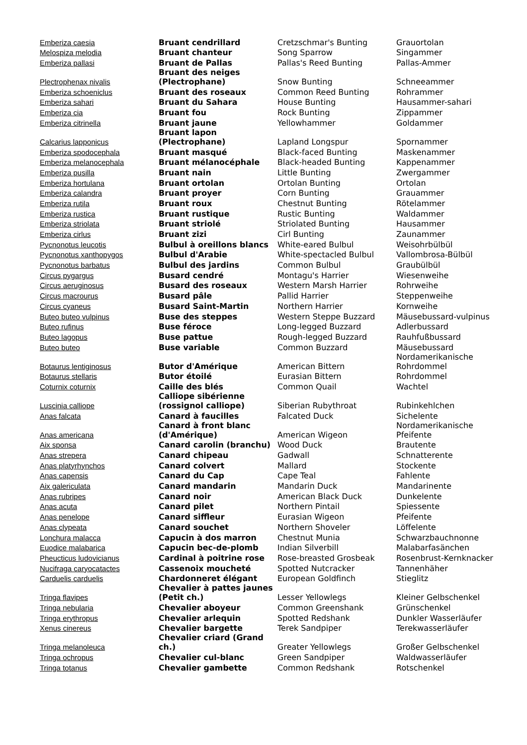| Emberiza caesia | Bruant cendrillard | Cretzschmar's Bunting | Grauortolan |
| Melospiza melodia | Bruant chanteur | Song Sparrow | Singammer |
| Emberiza pallasi | Bruant de Pallas | Pallas's Reed Bunting | Pallas-Ammer |
| Plectrophenax nivalis | Bruant des neiges (Plectrophane) | Snow Bunting | Schneeammer |
| Emberiza schoeniclus | Bruant des roseaux | Common Reed Bunting | Rohrammer |
| Emberiza sahari | Bruant du Sahara | House Bunting | Hausammer-sahari |
| Emberiza cia | Bruant fou | Rock Bunting | Zippammer |
| Emberiza citrinella | Bruant jaune | Yellowhammer | Goldammer |
| Calcarius lapponicus | Bruant lapon (Plectrophane) | Lapland Longspur | Spornammer |
| Emberiza spodocephala | Bruant masqué | Black-faced Bunting | Maskenammer |
| Emberiza melanocephala | Bruant mélanocéphale | Black-headed Bunting | Kappenammer |
| Emberiza pusilla | Bruant nain | Little Bunting | Zwergammer |
| Emberiza hortulana | Bruant ortolan | Ortolan Bunting | Ortolan |
| Emberiza calandra | Bruant proyer | Corn Bunting | Grauammer |
| Emberiza rutila | Bruant roux | Chestnut Bunting | Rötelammer |
| Emberiza rustica | Bruant rustique | Rustic Bunting | Waldammer |
| Emberiza striolata | Bruant striolé | Striolated Bunting | Hausammer |
| Emberiza cirlus | Bruant zizi | Cirl Bunting | Zaunammer |
| Pycnonotus leucotis | Bulbul à oreillons blancs | White-eared Bulbul | Weisohrbülbül |
| Pycnonotus xanthopygos | Bulbul d'Arabie | White-spectacled Bulbul | Vallombrosa-Bülbül |
| Pycnonotus barbatus | Bulbul des jardins | Common Bulbul | Graubülbül |
| Circus pygargus | Busard cendré | Montagu's Harrier | Wiesenweihe |
| Circus aeruginosus | Busard des roseaux | Western Marsh Harrier | Rohrweihe |
| Circus macrourus | Busard pâle | Pallid Harrier | Steppenweihe |
| Circus cyaneus | Busard Saint-Martin | Northern Harrier | Kornweihe |
| Buteo buteo vulpinus | Buse des steppes | Western Steppe Buzzard | Mäusebussard-vulpinus |
| Buteo rufinus | Buse féroce | Long-legged Buzzard | Adlerbussard |
| Buteo lagopus | Buse pattue | Rough-legged Buzzard | Rauhfußbussard |
| Buteo buteo | Buse variable | Common Buzzard | Mäusebussard |
| Botaurus lentiginosus | Butor d'Amérique | American Bittern | Nordamerikanische Rohrdommel |
| Botaurus stellaris | Butor étoilé | Eurasian Bittern | Rohrdommel |
| Coturnix coturnix | Caille des blés | Common Quail | Wachtel |
| Luscinia calliope | Calliope sibérienne (rossignol calliope) | Siberian Rubythroat | Rubinkehlchen |
| Anas falcata | Canard à faucilles | Falcated Duck | Sichelente |
| Anas americana | Canard à front blanc (d'Amérique) | American Wigeon | Nordamerikanische Pfeifente |
| Aix sponsa | Canard carolin (branchu) | Wood Duck | Brautente |
| Anas strepera | Canard chipeau | Gadwall | Schnatterente |
| Anas platyrhynchos | Canard colvert | Mallard | Stockente |
| Anas capensis | Canard du Cap | Cape Teal | Fahlente |
| Aix galericulata | Canard mandarin | Mandarin Duck | Mandarinente |
| Anas rubripes | Canard noir | American Black Duck | Dunkelente |
| Anas acuta | Canard pilet | Northern Pintail | Spiessente |
| Anas penelope | Canard siffleur | Eurasian Wigeon | Pfeifente |
| Anas clypeata | Canard souchet | Northern Shoveler | Löffelente |
| Lonchura malacca | Capucin à dos marron | Chestnut Munia | Schwarzbauchnonne |
| Euodice malabarica | Capucin bec-de-plomb | Indian Silverbill | Malabarfasänchen |
| Pheucticus ludovicianus | Cardinal à poitrine rose | Rose-breasted Grosbeak | Rosenbrust-Kernknacker |
| Nucifraga caryocatactes | Cassenoix moucheté | Spotted Nutcracker | Tannenhäher |
| Carduelis carduelis | Chardonneret élégant | European Goldfinch | Stieglitz |
| Tringa flavipes | Chevalier à pattes jaunes (Petit ch.) | Lesser Yellowlegs | Kleiner Gelbschenkel |
| Tringa nebularia | Chevalier aboyeur | Common Greenshank | Grünschenkel |
| Tringa erythropus | Chevalier arlequin | Spotted Redshank | Dunkler Wasserläufer |
| Xenus cinereus | Chevalier bargette | Terek Sandpiper | Terekwasserläufer |
| Tringa melanoleuca | Chevalier criard (Grand ch.) | Greater Yellowlegs | Großer Gelbschenkel |
| Tringa ochropus | Chevalier cul-blanc | Green Sandpiper | Waldwasserläufer |
| Tringa totanus | Chevalier gambette | Common Redshank | Rotschenkel |